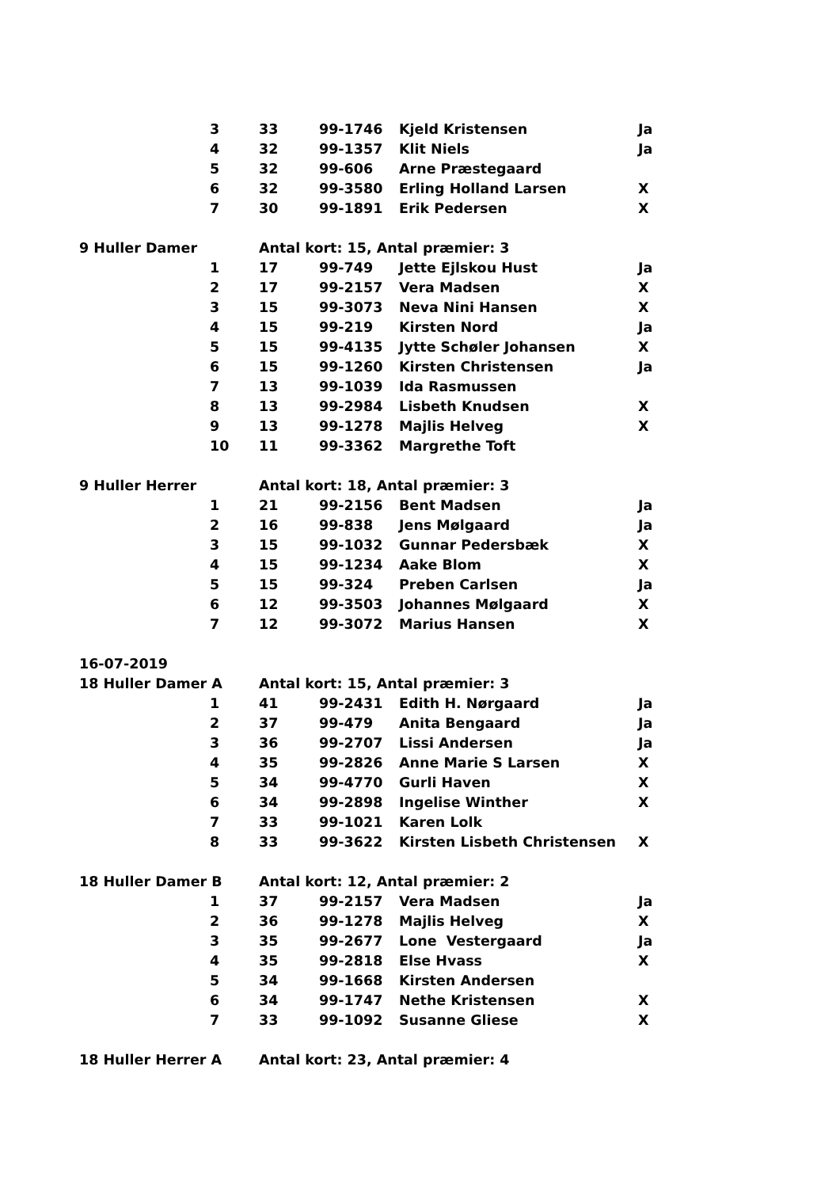| | 3 | 33 | 99-1746 | Kjeld Kristensen | Ja |
| | 4 | 32 | 99-1357 | Klit Niels | Ja |
| | 5 | 32 | 99-606 | Arne Præstegaard | |
| | 6 | 32 | 99-3580 | Erling Holland Larsen | X |
| | 7 | 30 | 99-1891 | Erik Pedersen | X |
| 9 Huller Damer | | Antal kort: 15, Antal præmier: 3 | | | |
| | 1 | 17 | 99-749 | Jette Ejlskou Hust | Ja |
| | 2 | 17 | 99-2157 | Vera Madsen | X |
| | 3 | 15 | 99-3073 | Neva Nini Hansen | X |
| | 4 | 15 | 99-219 | Kirsten Nord | Ja |
| | 5 | 15 | 99-4135 | Jytte Schøler Johansen | X |
| | 6 | 15 | 99-1260 | Kirsten Christensen | Ja |
| | 7 | 13 | 99-1039 | Ida Rasmussen | |
| | 8 | 13 | 99-2984 | Lisbeth Knudsen | X |
| | 9 | 13 | 99-1278 | Majlis Helveg | X |
| | 10 | 11 | 99-3362 | Margrethe Toft | |
| 9 Huller Herrer | | Antal kort: 18, Antal præmier: 3 | | | |
| | 1 | 21 | 99-2156 | Bent Madsen | Ja |
| | 2 | 16 | 99-838 | Jens Mølgaard | Ja |
| | 3 | 15 | 99-1032 | Gunnar Pedersbæk | X |
| | 4 | 15 | 99-1234 | Aake Blom | X |
| | 5 | 15 | 99-324 | Preben Carlsen | Ja |
| | 6 | 12 | 99-3503 | Johannes Mølgaard | X |
| | 7 | 12 | 99-3072 | Marius Hansen | X |
| 16-07-2019 | | | | | |
| 18 Huller Damer A | | Antal kort: 15, Antal præmier: 3 | | | |
| | 1 | 41 | 99-2431 | Edith H. Nørgaard | Ja |
| | 2 | 37 | 99-479 | Anita Bengaard | Ja |
| | 3 | 36 | 99-2707 | Lissi Andersen | Ja |
| | 4 | 35 | 99-2826 | Anne Marie S Larsen | X |
| | 5 | 34 | 99-4770 | Gurli Haven | X |
| | 6 | 34 | 99-2898 | Ingelise Winther | X |
| | 7 | 33 | 99-1021 | Karen Lolk | |
| | 8 | 33 | 99-3622 | Kirsten Lisbeth Christensen | X |
| 18 Huller Damer B | | Antal kort: 12, Antal præmier: 2 | | | |
| | 1 | 37 | 99-2157 | Vera Madsen | Ja |
| | 2 | 36 | 99-1278 | Majlis Helveg | X |
| | 3 | 35 | 99-2677 | Lone Vestergaard | Ja |
| | 4 | 35 | 99-2818 | Else Hvass | X |
| | 5 | 34 | 99-1668 | Kirsten Andersen | |
| | 6 | 34 | 99-1747 | Nethe Kristensen | X |
| | 7 | 33 | 99-1092 | Susanne Gliese | X |
| 18 Huller Herrer A | | Antal kort: 23, Antal præmier: 4 | | | |